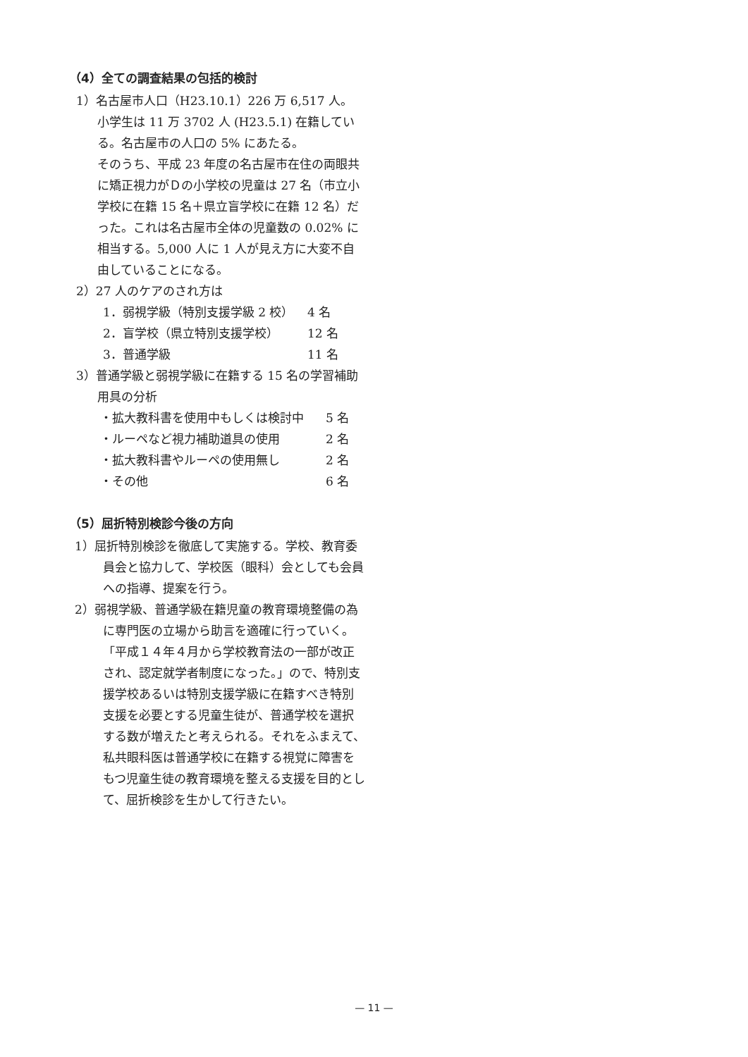（4）全ての調査結果の包括的検討
1）名古屋市人口（H23.10.1）226 万 6,517 人。
小学生は 11 万 3702 人 (H23.5.1) 在籍している。名古屋市の人口の 5% にあたる。
そのうち、平成 23 年度の名古屋市在住の両眼共に矯正視力がＤの小学校の児童は 27 名（市立小学校に在籍 15 名＋県立盲学校に在籍 12 名）だった。これは名古屋市全体の児童数の 0.02% に相当する。5,000 人に 1 人が見え方に大変不自由していることになる。
2）27 人のケアのされ方は
1．弱視学級（特別支援学級 2 校） 4 名
2．盲学校（県立特別支援学校） 12 名
3．普通学級 11 名
3）普通学級と弱視学級に在籍する 15 名の学習補助用具の分析
・拡大教科書を使用中もしくは検討中 5 名
・ルーペなど視力補助道具の使用 2 名
・拡大教科書やルーペの使用無し 2 名
・その他 6 名
（5）屈折特別検診今後の方向
1）屈折特別検診を徹底して実施する。学校、教育委員会と協力して、学校医（眼科）会としても会員への指導、提案を行う。
2）弱視学級、普通学級在籍児童の教育環境整備の為に専門医の立場から助言を適確に行っていく。「平成１４年４月から学校教育法の一部が改正され、認定就学者制度になった。」ので、特別支援学校あるいは特別支援学級に在籍すべき特別支援を必要とする児童生徒が、普通学校を選択する数が増えたと考えられる。それをふまえて、私共眼科医は普通学校に在籍する視覚に障害をもつ児童生徒の教育環境を整える支援を目的として、屈折検診を生かして行きたい。
— 11 —